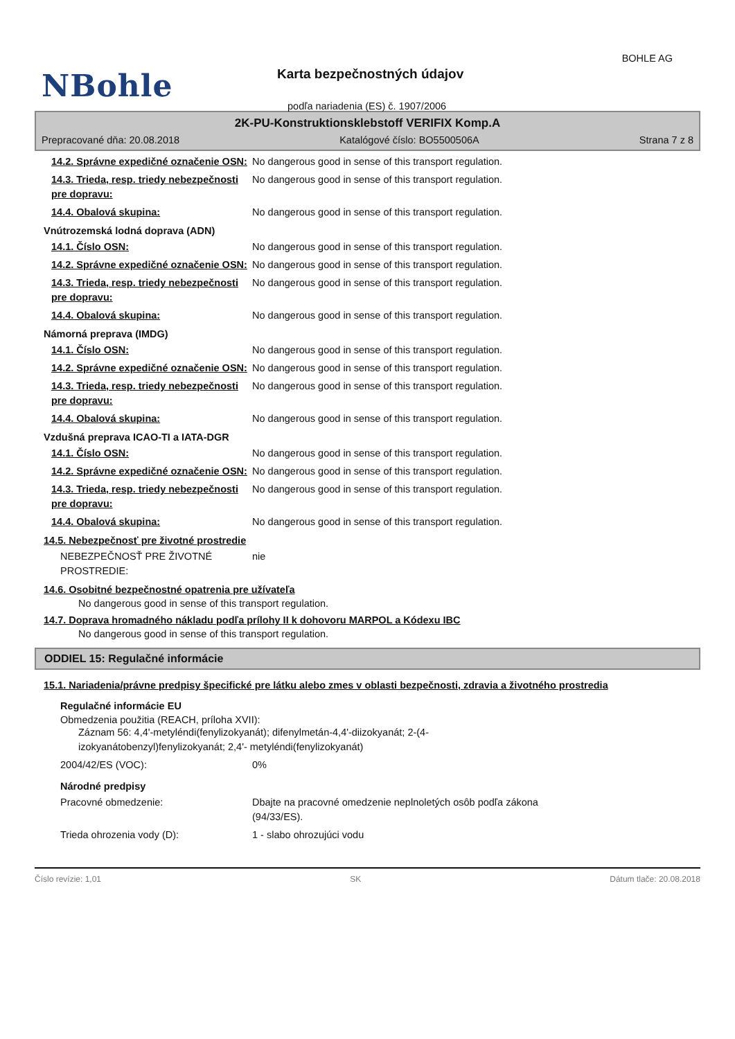BOHLE AG
NBohle Karta bezpečnostných údajov
podľa nariadenia (ES) č. 1907/2006
2K-PU-Konstruktionsklebstoff VERIFIX Komp.A
Prepracované dňa: 20.08.2018 Katalógové číslo: BO5500506A Strana 7 z 8
14.2. Správne expedičné označenie OSN:
No dangerous good in sense of this transport regulation.
14.3. Trieda, resp. triedy nebezpečnosti pre dopravu:
No dangerous good in sense of this transport regulation.
14.4. Obalová skupina: No dangerous good in sense of this transport regulation.
Vnútrozemská lodná doprava (ADN)
14.1. Číslo OSN: No dangerous good in sense of this transport regulation.
14.2. Správne expedičné označenie OSN:
No dangerous good in sense of this transport regulation.
14.3. Trieda, resp. triedy nebezpečnosti pre dopravu:
No dangerous good in sense of this transport regulation.
14.4. Obalová skupina: No dangerous good in sense of this transport regulation.
Námorná preprava (IMDG)
14.1. Číslo OSN: No dangerous good in sense of this transport regulation.
14.2. Správne expedičné označenie OSN:
No dangerous good in sense of this transport regulation.
14.3. Trieda, resp. triedy nebezpečnosti pre dopravu:
No dangerous good in sense of this transport regulation.
14.4. Obalová skupina: No dangerous good in sense of this transport regulation.
Vzdušná preprava ICAO-TI a IATA-DGR
14.1. Číslo OSN: No dangerous good in sense of this transport regulation.
14.2. Správne expedičné označenie OSN:
No dangerous good in sense of this transport regulation.
14.3. Trieda, resp. triedy nebezpečnosti pre dopravu:
No dangerous good in sense of this transport regulation.
14.4. Obalová skupina: No dangerous good in sense of this transport regulation.
14.5. Nebezpečnosť pre životné prostredie
NEBEZPEČNOSŤ PRE ŽIVOTNÉ PROSTREDIE: nie
14.6. Osobitné bezpečnostné opatrenia pre užívateľa
No dangerous good in sense of this transport regulation.
14.7. Doprava hromadného nákladu podľa prílohy II k dohovoru MARPOL a Kódexu IBC
No dangerous good in sense of this transport regulation.
ODDIEL 15: Regulačné informácie
15.1. Nariadenia/právne predpisy špecifické pre látku alebo zmes v oblasti bezpečnosti, zdravia a životného prostredia
Regulačné informácie EU
Obmedzenia použitia (REACH, príloha XVII):
Záznam 56: 4,4'-metyléndi(fenylizokyanát); difenylmetán-4,4'-diizokyanát; 2-(4-izokyanátobenzyl)fenylizokyanát; 2,4'- metyléndi(fenylizokyanát)
2004/42/ES (VOC): 0%
Národné predpisy
Pracovné obmedzenie: Dbajte na pracovné omedzenie neplnoletých osôb podľa zákona (94/33/ES).
Trieda ohrozenia vody (D): 1 - slabo ohrozujúci vodu
Číslo revízie: 1,01 SK Dátum tlače: 20.08.2018